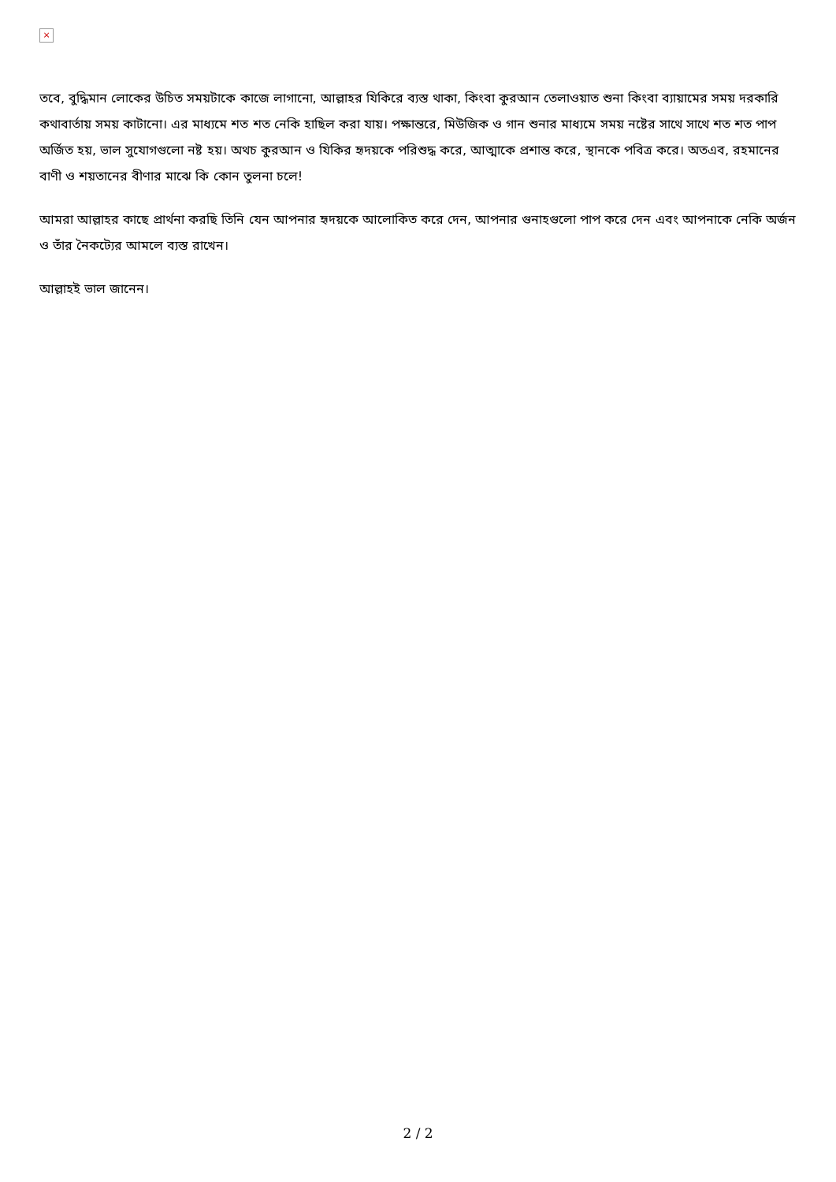×
তবে, বুদ্ধিমান লোকের উচিত সময়টাকে কাজে লাগানো, আল্লাহর যিকিরে ব্যস্ত থাকা, কিংবা কুরআন তেলাওয়াত শুনা কিংবা ব্যায়ামের সময় দরকারি কথাবার্তায় সময় কাটানো। এর মাধ্যমে শত শত নেকি হাছিল করা যায়। পক্ষান্তরে, মিউজিক ও গান শুনার মাধ্যমে সময় নষ্টের সাথে সাথে শত শত পাপ অর্জিত হয়, ভাল সুযোগগুলো নষ্ট হয়। অথচ কুরআন ও যিকির হৃদয়কে পরিশুদ্ধ করে, আত্মাকে প্রশান্ত করে, স্থানকে পবিত্র করে। অতএব, রহমানের বাণী ও শয়তানের বীণার মাঝে কি কোন তুলনা চলে!
আমরা আল্লাহর কাছে প্রার্থনা করছি তিনি যেন আপনার হৃদয়কে আলোকিত করে দেন, আপনার গুনাহগুলো পাপ করে দেন এবং আপনাকে নেকি অর্জন ও তাঁর নৈকট্যের আমলে ব্যস্ত রাখেন।
আল্লাহই ভাল জানেন।
2 / 2